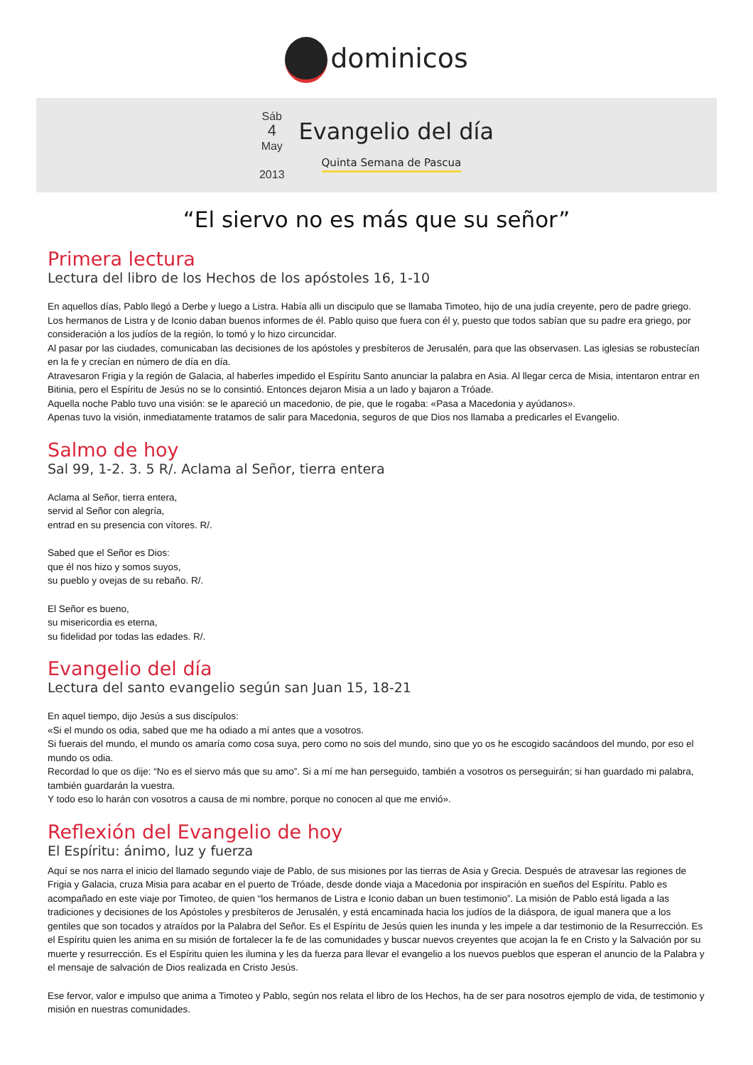dominicos
Sáb
4
May
2013
Evangelio del día
Quinta Semana de Pascua
“El siervo no es más que su señor”
Primera lectura
Lectura del libro de los Hechos de los apóstoles 16, 1-10
En aquellos días, Pablo llegó a Derbe y luego a Listra. Había alli un discipulo que se llamaba Timoteo, hijo de una judía creyente, pero de padre griego. Los hermanos de Listra y de Iconio daban buenos informes de él. Pablo quiso que fuera con él y, puesto que todos sabían que su padre era griego, por consideración a los judíos de la región, lo tomó y lo hizo circuncidar.
Al pasar por las ciudades, comunicaban las decisiones de los apóstoles y presbíteros de Jerusalén, para que las observasen. Las iglesias se robustecían en la fe y crecían en número de día en día.
Atravesaron Frigia y la región de Galacia, al haberles impedido el Espíritu Santo anunciar la palabra en Asia. Al llegar cerca de Misia, intentaron entrar en Bitinia, pero el Espíritu de Jesús no se lo consintió. Entonces dejaron Misia a un lado y bajaron a Tróade.
Aquella noche Pablo tuvo una visión: se le apareció un macedonio, de pie, que le rogaba: «Pasa a Macedonia y ayúdanos».
Apenas tuvo la visión, inmediatamente tratamos de salir para Macedonia, seguros de que Dios nos llamaba a predicarles el Evangelio.
Salmo de hoy
Sal 99, 1-2. 3. 5 R/. Aclama al Señor, tierra entera
Aclama al Señor, tierra entera,
servid al Señor con alegría,
entrad en su presencia con vítores. R/.
Sabed que el Señor es Dios:
que él nos hizo y somos suyos,
su pueblo y ovejas de su rebaño. R/.
El Señor es bueno,
su misericordia es eterna,
su fidelidad por todas las edades. R/.
Evangelio del día
Lectura del santo evangelio según san Juan 15, 18-21
En aquel tiempo, dijo Jesús a sus discípulos:
«Si el mundo os odia, sabed que me ha odiado a mí antes que a vosotros.
Si fuerais del mundo, el mundo os amaría como cosa suya, pero como no sois del mundo, sino que yo os he escogido sacándoos del mundo, por eso el mundo os odia.
Recordad lo que os dije: “No es el siervo más que su amo”. Si a mí me han perseguido, también a vosotros os perseguirán; si han guardado mi palabra, también guardarán la vuestra.
Y todo eso lo harán con vosotros a causa de mi nombre, porque no conocen al que me envió».
Reflexión del Evangelio de hoy
El Espíritu: ánimo, luz y fuerza
Aquí se nos narra el inicio del llamado segundo viaje de Pablo, de sus misiones por las tierras de Asia y Grecia. Después de atravesar las regiones de Frigia y Galacia, cruza Misia para acabar en el puerto de Tróade, desde donde viaja a Macedonia por inspiración en sueños del Espíritu. Pablo es acompañado en este viaje por Timoteo, de quien “los hermanos de Listra e Iconio daban un buen testimonio”. La misión de Pablo está ligada a las tradiciones y decisiones de los Apóstoles y presbíteros de Jerusalén, y está encaminada hacia los judíos de la diáspora, de igual manera que a los gentiles que son tocados y atraídos por la Palabra del Señor. Es el Espíritu de Jesús quien les inunda y les impele a dar testimonio de la Resurrección. Es el Espíritu quien les anima en su misión de fortalecer la fe de las comunidades y buscar nuevos creyentes que acojan la fe en Cristo y la Salvación por su muerte y resurrección. Es el Espíritu quien les ilumina y les da fuerza para llevar el evangelio a los nuevos pueblos que esperan el anuncio de la Palabra y el mensaje de salvación de Dios realizada en Cristo Jesús.
Ese fervor, valor e impulso que anima a Timoteo y Pablo, según nos relata el libro de los Hechos, ha de ser para nosotros ejemplo de vida, de testimonio y misión en nuestras comunidades.